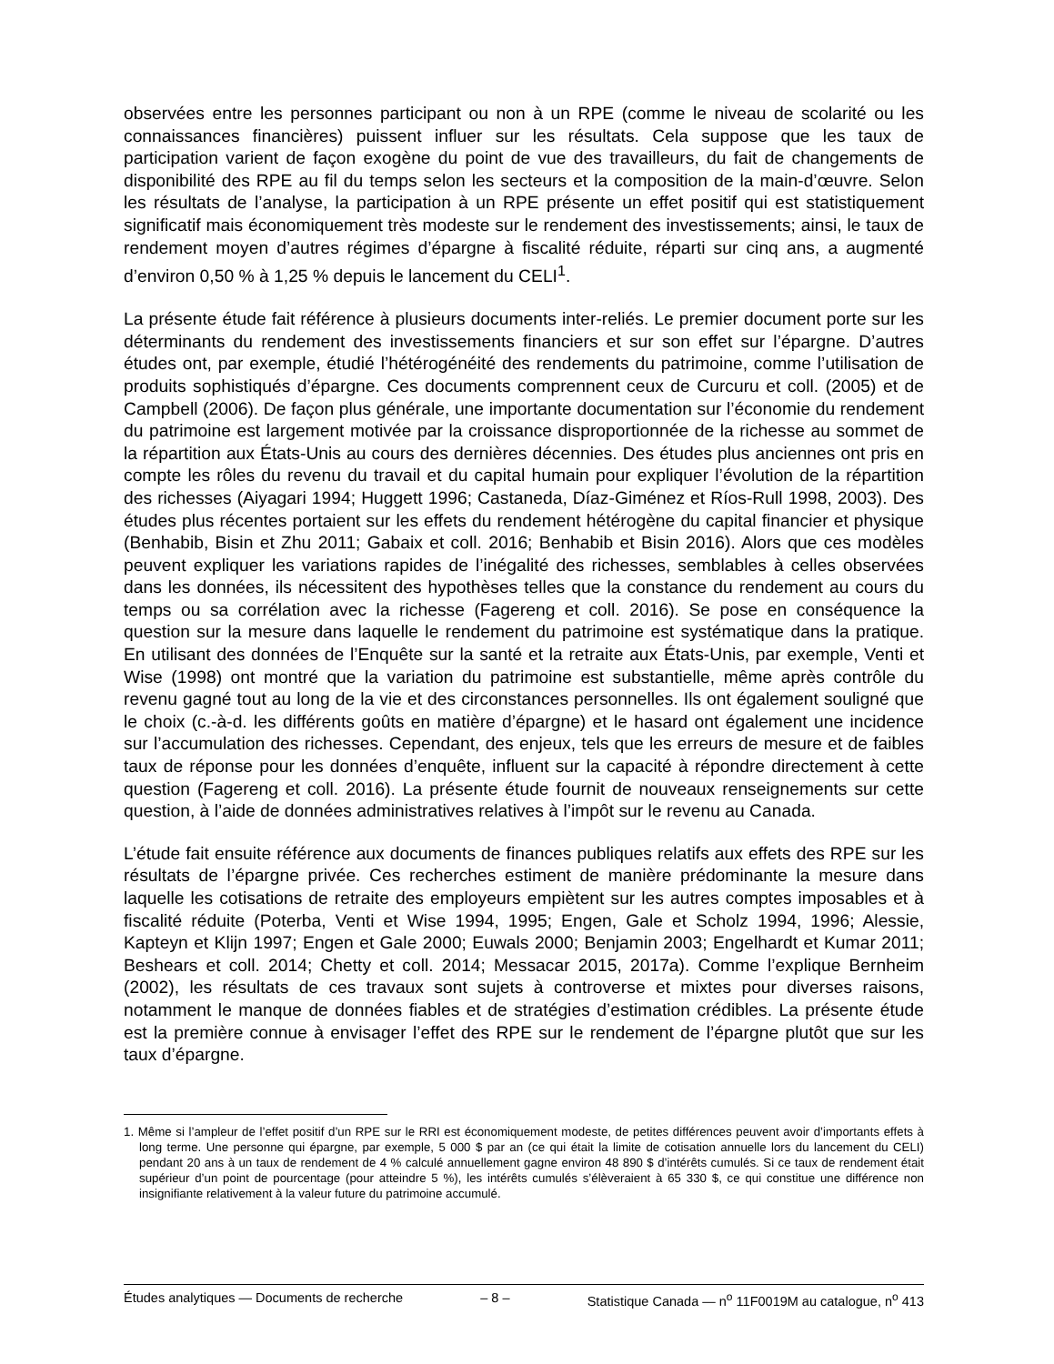observées entre les personnes participant ou non à un RPE (comme le niveau de scolarité ou les connaissances financières) puissent influer sur les résultats. Cela suppose que les taux de participation varient de façon exogène du point de vue des travailleurs, du fait de changements de disponibilité des RPE au fil du temps selon les secteurs et la composition de la main-d’œuvre. Selon les résultats de l’analyse, la participation à un RPE présente un effet positif qui est statistiquement significatif mais économiquement très modeste sur le rendement des investissements; ainsi, le taux de rendement moyen d’autres régimes d’épargne à fiscalité réduite, réparti sur cinq ans, a augmenté d’environ 0,50 % à 1,25 % depuis le lancement du CELI<sup>1</sup>.
La présente étude fait référence à plusieurs documents inter-reliés. Le premier document porte sur les déterminants du rendement des investissements financiers et sur son effet sur l’épargne. D’autres études ont, par exemple, étudié l’hétérogénéité des rendements du patrimoine, comme l’utilisation de produits sophistiqués d’épargne. Ces documents comprennent ceux de Curcuru et coll. (2005) et de Campbell (2006). De façon plus générale, une importante documentation sur l’économie du rendement du patrimoine est largement motivée par la croissance disproportionnée de la richesse au sommet de la répartition aux États-Unis au cours des dernières décennies. Des études plus anciennes ont pris en compte les rôles du revenu du travail et du capital humain pour expliquer l’évolution de la répartition des richesses (Aiyagari 1994; Huggett 1996; Castaneda, Díaz-Giménez et Ríos-Rull 1998, 2003). Des études plus récentes portaient sur les effets du rendement hétérogène du capital financier et physique (Benhabib, Bisin et Zhu 2011; Gabaix et coll. 2016; Benhabib et Bisin 2016). Alors que ces modèles peuvent expliquer les variations rapides de l’inégalité des richesses, semblables à celles observées dans les données, ils nécessitent des hypothèses telles que la constance du rendement au cours du temps ou sa corrélation avec la richesse (Fagereng et coll. 2016). Se pose en conséquence la question sur la mesure dans laquelle le rendement du patrimoine est systématique dans la pratique. En utilisant des données de l’Enquête sur la santé et la retraite aux États-Unis, par exemple, Venti et Wise (1998) ont montré que la variation du patrimoine est substantielle, même après contrôle du revenu gagné tout au long de la vie et des circonstances personnelles. Ils ont également souligné que le choix (c.-à-d. les différents goûts en matière d’épargne) et le hasard ont également une incidence sur l’accumulation des richesses. Cependant, des enjeux, tels que les erreurs de mesure et de faibles taux de réponse pour les données d’enquête, influent sur la capacité à répondre directement à cette question (Fagereng et coll. 2016). La présente étude fournit de nouveaux renseignements sur cette question, à l’aide de données administratives relatives à l’impôt sur le revenu au Canada.
L’étude fait ensuite référence aux documents de finances publiques relatifs aux effets des RPE sur les résultats de l’épargne privée. Ces recherches estiment de manière prédominante la mesure dans laquelle les cotisations de retraite des employeurs empiètent sur les autres comptes imposables et à fiscalité réduite (Poterba, Venti et Wise 1994, 1995; Engen, Gale et Scholz 1994, 1996; Alessie, Kapteyn et Klijn 1997; Engen et Gale 2000; Euwals 2000; Benjamin 2003; Engelhardt et Kumar 2011; Beshears et coll. 2014; Chetty et coll. 2014; Messacar 2015, 2017a). Comme l’explique Bernheim (2002), les résultats de ces travaux sont sujets à controverse et mixtes pour diverses raisons, notamment le manque de données fiables et de stratégies d’estimation crédibles. La présente étude est la première connue à envisager l’effet des RPE sur le rendement de l’épargne plutôt que sur les taux d’épargne.
1. Même si l’ampleur de l’effet positif d’un RPE sur le RRI est économiquement modeste, de petites différences peuvent avoir d’importants effets à long terme. Une personne qui épargne, par exemple, 5 000 $ par an (ce qui était la limite de cotisation annuelle lors du lancement du CELI) pendant 20 ans à un taux de rendement de 4 % calculé annuellement gagne environ 48 890 $ d’intérêts cumulés. Si ce taux de rendement était supérieur d’un point de pourcentage (pour atteindre 5 %), les intérêts cumulés s’élèveraient à 65 330 $, ce qui constitue une différence non insignifiante relativement à la valeur future du patrimoine accumulé.
Études analytiques — Documents de recherche – 8 – Statistique Canada — n<sup>o</sup> 11F0019M au catalogue, n<sup>o</sup> 413